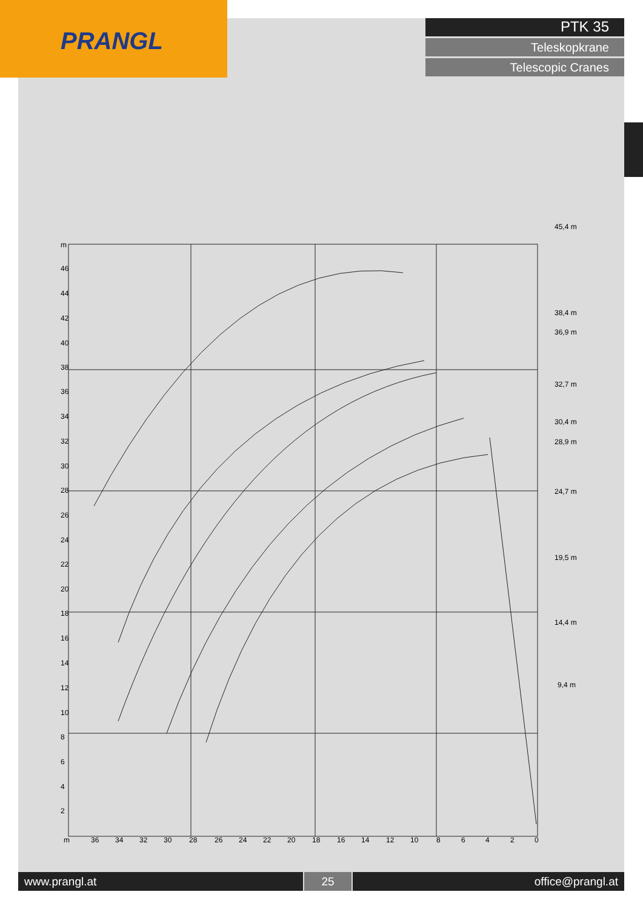PRANGL
PTK 35
Teleskopkrane
Telescopic Cranes
45,4 m
38,4 m
36,9 m
32,7 m
30,4 m
28,9 m
24,7 m
19,5 m
14,4 m
9,4 m
m
46
44
42
40
38
36
34
32
30
28
26
24
22
20
18
16
14
12
10
8
6
4
2
m
36
34
32
30
28
26
24
22
20
18
16
14
12
10
8
6
4
2
0
www.prangl.at 25 office@prangl.at